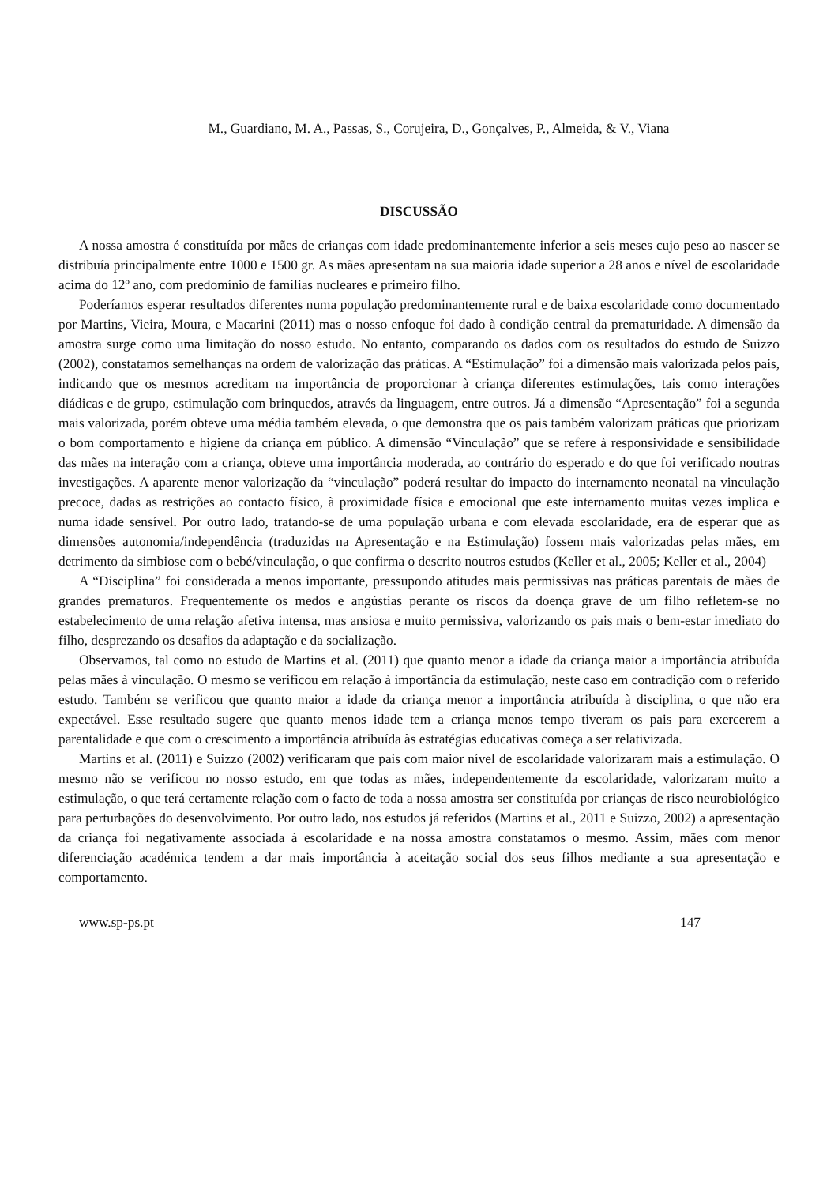M., Guardiano, M. A., Passas, S., Corujeira, D., Gonçalves, P., Almeida, & V., Viana
DISCUSSÃO
A nossa amostra é constituída por mães de crianças com idade predominantemente inferior a seis meses cujo peso ao nascer se distribuía principalmente entre 1000 e 1500 gr. As mães apresentam na sua maioria idade superior a 28 anos e nível de escolaridade acima do 12º ano, com predomínio de famílias nucleares e primeiro filho.
Poderíamos esperar resultados diferentes numa população predominantemente rural e de baixa escolaridade como documentado por Martins, Vieira, Moura, e Macarini (2011) mas o nosso enfoque foi dado à condição central da prematuridade. A dimensão da amostra surge como uma limitação do nosso estudo. No entanto, comparando os dados com os resultados do estudo de Suizzo (2002), constatamos semelhanças na ordem de valorização das práticas. A “Estimulação” foi a dimensão mais valorizada pelos pais, indicando que os mesmos acreditam na importância de proporcionar à criança diferentes estimulações, tais como interações diádicas e de grupo, estimulação com brinquedos, através da linguagem, entre outros. Já a dimensão “Apresentação” foi a segunda mais valorizada, porém obteve uma média também elevada, o que demonstra que os pais também valorizam práticas que priorizam o bom comportamento e higiene da criança em público. A dimensão “Vinculação” que se refere à responsividade e sensibilidade das mães na interação com a criança, obteve uma importância moderada, ao contrário do esperado e do que foi verificado noutras investigações. A aparente menor valorização da “vinculação” poderá resultar do impacto do internamento neonatal na vinculação precoce, dadas as restrições ao contacto físico, à proximidade física e emocional que este internamento muitas vezes implica e numa idade sensível. Por outro lado, tratando-se de uma população urbana e com elevada escolaridade, era de esperar que as dimensões autonomia/independência (traduzidas na Apresentação e na Estimulação) fossem mais valorizadas pelas mães, em detrimento da simbiose com o bebé/vinculação, o que confirma o descrito noutros estudos (Keller et al., 2005; Keller et al., 2004)
A “Disciplina” foi considerada a menos importante, pressupondo atitudes mais permissivas nas práticas parentais de mães de grandes prematuros. Frequentemente os medos e angústias perante os riscos da doença grave de um filho refletem-se no estabelecimento de uma relação afetiva intensa, mas ansiosa e muito permissiva, valorizando os pais mais o bem-estar imediato do filho, desprezando os desafios da adaptação e da socialização.
Observamos, tal como no estudo de Martins et al. (2011) que quanto menor a idade da criança maior a importância atribuída pelas mães à vinculação. O mesmo se verificou em relação à importância da estimulação, neste caso em contradição com o referido estudo. Também se verificou que quanto maior a idade da criança menor a importância atribuída à disciplina, o que não era expectável. Esse resultado sugere que quanto menos idade tem a criança menos tempo tiveram os pais para exercerem a parentalidade e que com o crescimento a importância atribuída às estratégias educativas começa a ser relativizada.
Martins et al. (2011) e Suizzo (2002) verificaram que pais com maior nível de escolaridade valorizaram mais a estimulação. O mesmo não se verificou no nosso estudo, em que todas as mães, independentemente da escolaridade, valorizaram muito a estimulação, o que terá certamente relação com o facto de toda a nossa amostra ser constituída por crianças de risco neurobiológico para perturbações do desenvolvimento. Por outro lado, nos estudos já referidos (Martins et al., 2011 e Suizzo, 2002) a apresentação da criança foi negativamente associada à escolaridade e na nossa amostra constatamos o mesmo. Assim, mães com menor diferenciação académica tendem a dar mais importância à aceitação social dos seus filhos mediante a sua apresentação e comportamento.
www.sp-ps.pt 147